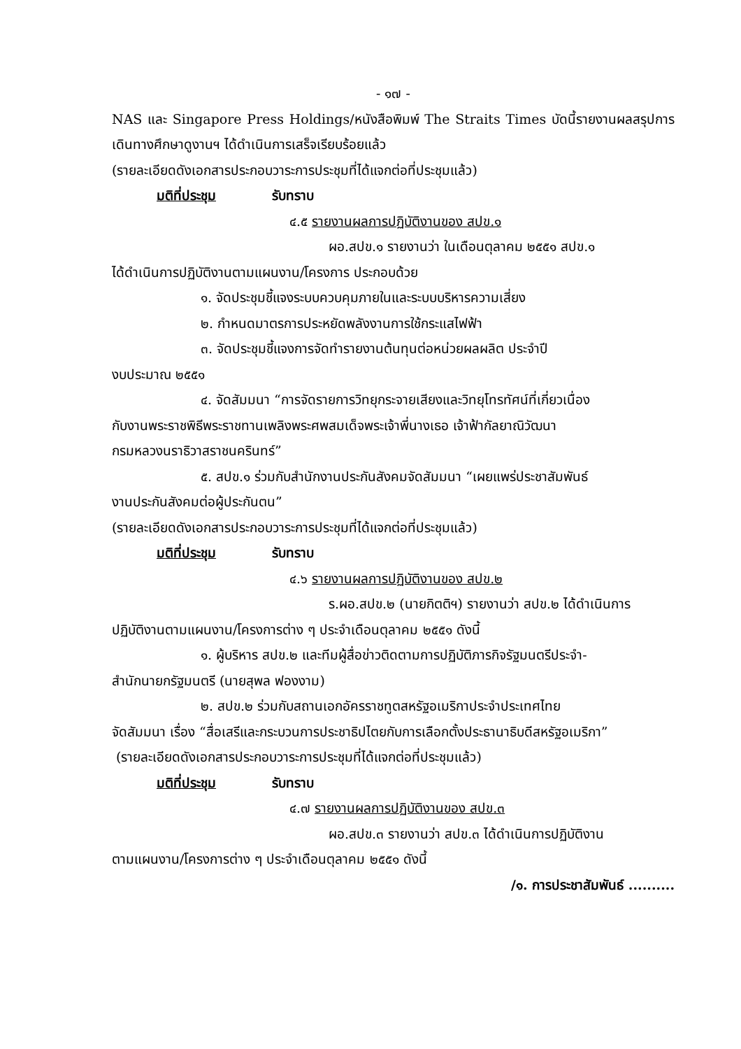- ๑๗ -
NAS และ Singapore Press Holdings/หนังสือพิมพ์ The Straits Times บัดนี้รายงานผลสรุปการเดินทางศึกษาดูงานฯ ได้ดำเนินการเสร็จเรียบร้อยแล้ว
(รายละเอียดดังเอกสารประกอบวาระการประชุมที่ได้แจกต่อที่ประชุมแล้ว)
มติที่ประชุม รับทราบ
๔.๕ รายงานผลการปฏิบัติงานของ สปข.๑
ผอ.สปข.๑ รายงานว่า ในเดือนตุลาคม ๒๕๕๑ สปข.๑
ได้ดำเนินการปฏิบัติงานตามแผนงาน/โครงการ ประกอบด้วย
๑. จัดประชุมชี้แจงระบบควบคุมภายในและระบบบริหารความเสี่ยง
๒. กำหนดมาตรการประหยัดพลังงานการใช้กระแสไฟฟ้า
๓. จัดประชุมชี้แจงการจัดทำรายงานต้นทุนต่อหน่วยผลผลิต ประจำปี
งบประมาณ ๒๕๕๑
๔. จัดสัมมนา “การจัดรายการวิทยุกระจายเสียงและวิทยุโทรทัศน์ที่เกี่ยวเนื่อง
กับงานพระราชพิธีพระราชทานเพลิงพระศพสมเด็จพระเจ้าพี่นางเธอ เจ้าฟ้ากัลยาณิวัฒนา
กรมหลวงนราธิวาสราชนครินทร์”
๕. สปข.๑ ร่วมกับสำนักงานประกันสังคมจัดสัมมนา “เผยแพร่ประชาสัมพันธ์
งานประกันสังคมต่อผู้ประกันตน”
(รายละเอียดดังเอกสารประกอบวาระการประชุมที่ได้แจกต่อที่ประชุมแล้ว)
มติที่ประชุม รับทราบ
๔.๖ รายงานผลการปฏิบัติงานของ สปข.๒
ร.ผอ.สปข.๒ (นายกิตติฯ) รายงานว่า สปข.๒ ได้ดำเนินการ
ปฏิบัติงานตามแผนงาน/โครงการต่าง ๆ ประจำเดือนตุลาคม ๒๕๕๑ ดังนี้
๑. ผู้บริหาร สปข.๒ และทีมผู้สื่อข่าวติดตามการปฏิบัติภารกิจรัฐมนตรีประจำ-
สำนักนายกรัฐมนตรี (นายสุพล ฟองงาม)
๒. สปข.๒ ร่วมกับสถานเอกอัครราชทูตสหรัฐอเมริกาประจำประเทศไทย
จัดสัมมนา เรื่อง “สื่อเสรีและกระบวนการประชาธิปไตยกับการเลือกตั้งประธานาธิบดีสหรัฐอเมริกา”
(รายละเอียดดังเอกสารประกอบวาระการประชุมที่ได้แจกต่อที่ประชุมแล้ว)
มติที่ประชุม รับทราบ
๔.๗ รายงานผลการปฏิบัติงานของ สปข.๓
ผอ.สปข.๓ รายงานว่า สปข.๓ ได้ดำเนินการปฏิบัติงาน
ตามแผนงาน/โครงการต่าง ๆ ประจำเดือนตุลาคม ๒๕๕๑ ดังนี้
/๑. การประชาสัมพันธ์ ..........